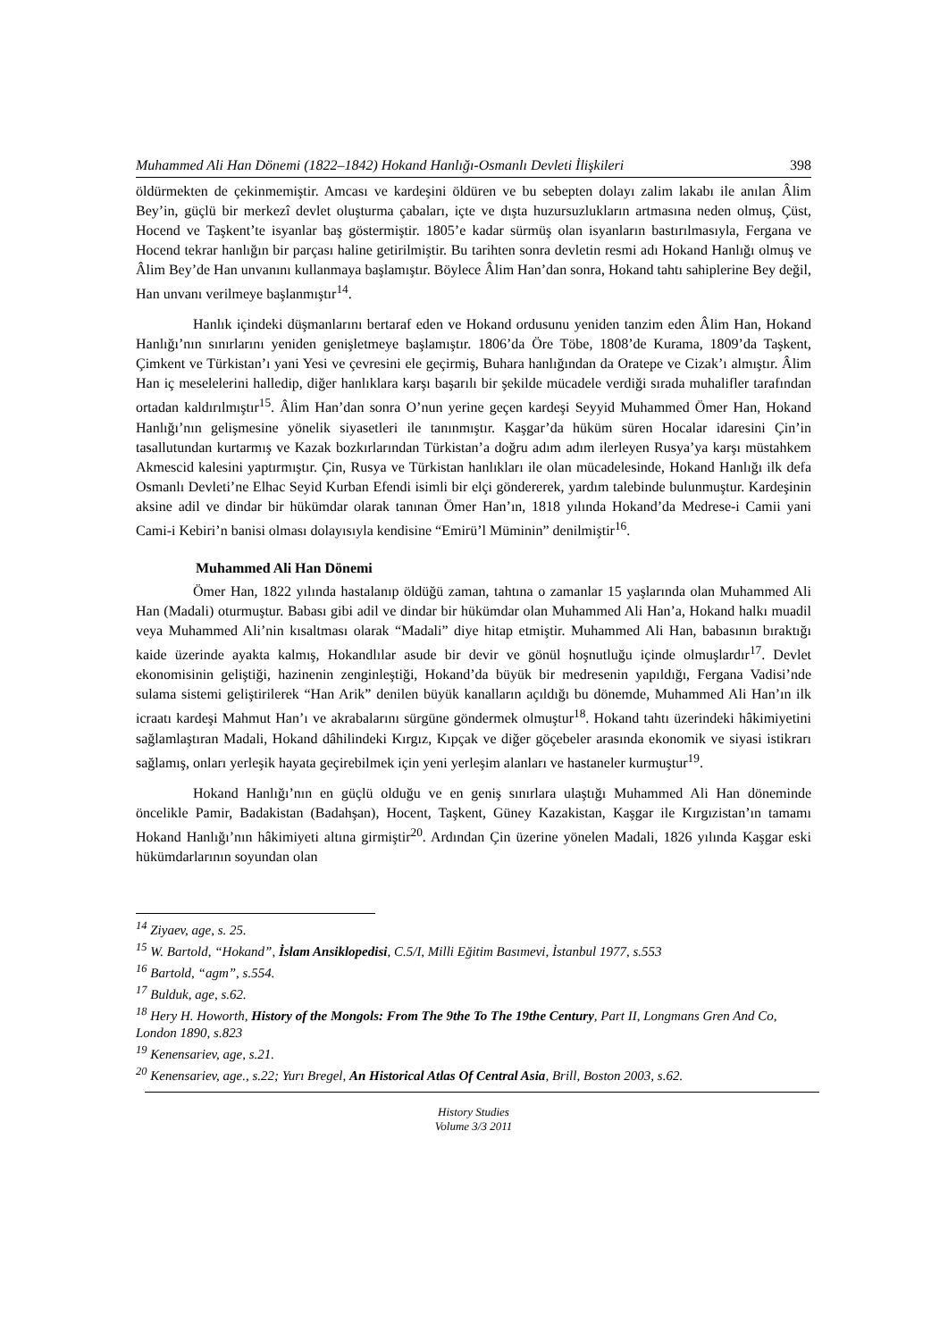Muhammed Ali Han Dönemi (1822–1842) Hokand Hanlığı-Osmanlı Devleti İlişkileri 398
öldürmekten de çekinmemiştir. Amcası ve kardeşini öldüren ve bu sebepten dolayı zalim lakabı ile anılan Âlim Bey’in, güçlü bir merkezî devlet oluşturma çabaları, içte ve dışta huzursuzlukların artmasına neden olmuş, Çüst, Hocend ve Taşkent’te isyanlar baş göstermiştir. 1805’e kadar sürmüş olan isyanların bastırılmasıyla, Fergana ve Hocend tekrar hanlığın bir parçası haline getirilmiştir. Bu tarihten sonra devletin resmi adı Hokand Hanlığı olmuş ve Âlim Bey’de Han unvanını kullanmaya başlamıştır. Böylece Âlim Han’dan sonra, Hokand tahtı sahiplerine Bey değil, Han unvanı verilmeye başlanmıştır<sup>14</sup>.
Hanlık içindeki düşmanlarını bertaraf eden ve Hokand ordusunu yeniden tanzim eden Âlim Han, Hokand Hanlığı’nın sınırlarını yeniden genişletmeye başlamıştır. 1806’da Öre Töbe, 1808’de Kurama, 1809’da Taşkent, Çimkent ve Türkistan’ı yani Yesi ve çevresini ele geçirmiş, Buhara hanlığından da Oratepe ve Cizak’ı almıştır. Âlim Han iç meselelerini halledip, diğer hanlıklara karşı başarılı bir şekilde mücadele verdiği sırada muhalifler tarafından ortadan kaldırılmıştır<sup>15</sup>. Âlim Han’dan sonra O’nun yerine geçen kardeşi Seyyid Muhammed Ömer Han, Hokand Hanlığı’nın gelişmesine yönelik siyasetleri ile tanınmıştır. Kaşgar’da hüküm süren Hocalar idaresini Çin’in tasallutundan kurtarmış ve Kazak bozkırlarından Türkistan’a doğru adım adım ilerleyen Rusya’ya karşı müstahkem Akmescid kalesini yaptırmıştır. Çin, Rusya ve Türkistan hanlıkları ile olan mücadelesinde, Hokand Hanlığı ilk defa Osmanlı Devleti’ne Elhac Seyid Kurban Efendi isimli bir elçi göndererek, yardım talebinde bulunmuştur. Kardeşinin aksine adil ve dindar bir hükümdar olarak tanınan Ömer Han’ın, 1818 yılında Hokand’da Medrese-i Camii yani Cami-i Kebiri’n banisi olması dolayısıyla kendisine “Emirü’l Müminin” denilmiştir<sup>16</sup>.
Muhammed Ali Han Dönemi
Ömer Han, 1822 yılında hastalanıp öldüğü zaman, tahtına o zamanlar 15 yaşlarında olan Muhammed Ali Han (Madali) oturmuştur. Babası gibi adil ve dindar bir hükümdar olan Muhammed Ali Han’a, Hokand halkı muadil veya Muhammed Ali’nin kısaltması olarak “Madali” diye hitap etmiştir. Muhammed Ali Han, babasının bıraktığı kaide üzerinde ayakta kalmış, Hokandlılar asude bir devir ve gönül hoşnutluğu içinde olmuşlardır<sup>17</sup>. Devlet ekonomisinin geliştiği, hazinenin zenginleştiği, Hokand’da büyük bir medresenin yapıldığı, Fergana Vadisi’nde sulama sistemi geliştirilerek “Han Arik” denilen büyük kanalların açıldığı bu dönemde, Muhammed Ali Han’ın ilk icraatı kardeşi Mahmut Han’ı ve akrabalarını sürgüne göndermek olmuştur<sup>18</sup>. Hokand tahtı üzerindeki hâkimiyetini sağlamlaştıran Madali, Hokand dâhilindeki Kırgız, Kıpçak ve diğer göçebeler arasında ekonomik ve siyasi istikrarı sağlamış, onları yerleşik hayata geçirebilmek için yeni yerleşim alanları ve hastaneler kurmuştur<sup>19</sup>.
Hokand Hanlığı’nın en güçlü olduğu ve en geniş sınırlara ulaştığı Muhammed Ali Han döneminde öncelikle Pamir, Badakistan (Badahşan), Hocent, Taşkent, Güney Kazakistan, Kaşgar ile Kırgızistan’ın tamamı Hokand Hanlığı’nın hâkimiyeti altına girmiştir<sup>20</sup>. Ardından Çin üzerine yönelen Madali, 1826 yılında Kaşgar eski hükümdarlarının soyundan olan
<sup>14</sup> Ziyaev, age, s. 25.
<sup>15</sup> W. Bartold, “Hokand”, İslam Ansiklopedisi, C.5/I, Milli Eğitim Basımevi, İstanbul 1977, s.553
<sup>16</sup> Bartold, “agm”, s.554.
<sup>17</sup> Bulduk, age, s.62.
<sup>18</sup> Hery H. Howorth, History of the Mongols: From The 9the To The 19the Century, Part II, Longmans Gren And Co, London 1890, s.823
<sup>19</sup> Kenensariev, age, s.21.
<sup>20</sup> Kenensariev, age., s.22; Yurı Bregel, An Historical Atlas Of Central Asia, Brill, Boston 2003, s.62.
History Studies
Volume 3/3 2011